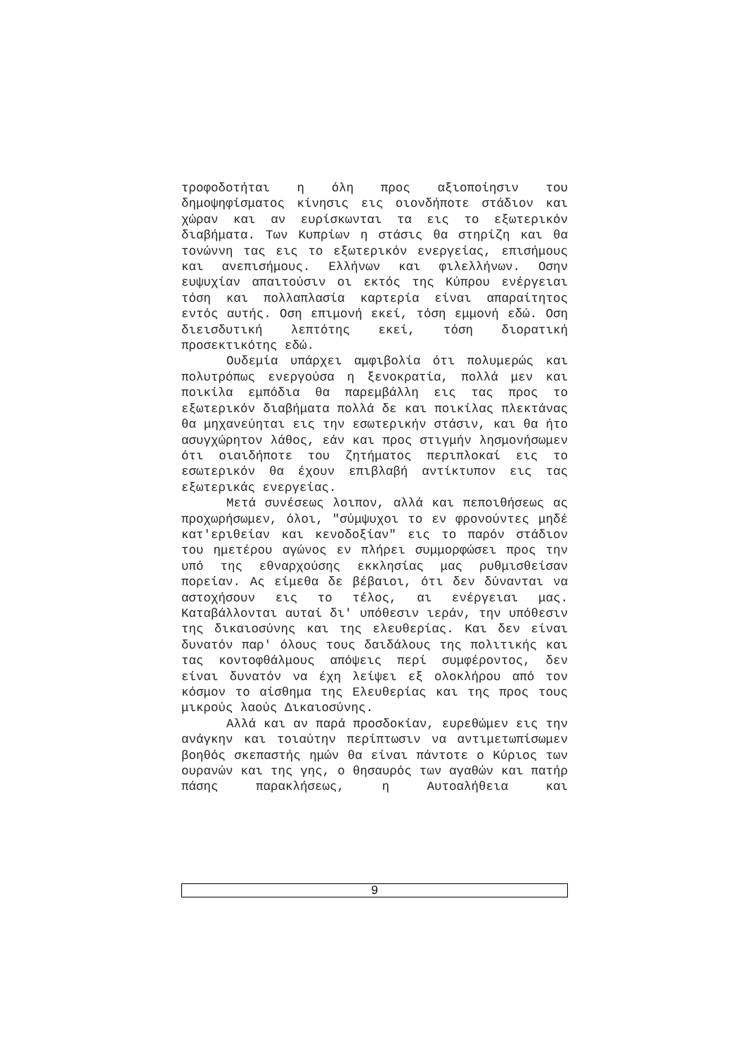τροφοδοτήται η όλη προς αξιοποίησιν του δημοψηφίσματος κίνησις εις οιονδήποτε στάδιον και χώραν και αν ευρίσκωνται τα εις το εξωτερικόν διαβήματα. Των Κυπρίων η στάσις θα στηρίζη και θα τονώννη τας εις το εξωτερικόν ενεργείας, επισήμους και ανεπισήμους. Ελλήνων και φιλελλήνων. Οσην ευψυχίαν απαιτούσιν οι εκτός της Κύπρου ενέργειαι τόση και πολλαπλασία καρτερία είναι απαραίτητος εντός αυτής. Οση επιμονή εκεί, τόση εμμονή εδώ. Οση διεισδυτική λεπτότης εκεί, τόση διορατική προσεκτικότης εδώ.
Ουδεμία υπάρχει αμφιβολία ότι πολυμερώς και πολυτρόπως ενεργούσα η ξενοκρατία, πολλά μεν και ποικίλα εμπόδια θα παρεμβάλλη εις τας προς το εξωτερικόν διαβήματα πολλά δε και ποικίλας πλεκτάνας θα μηχανεύηται εις την εσωτερικήν στάσιν, και θα ήτο ασυγχώρητον λάθος, εάν και προς στιγμήν λησμονήσωμεν ότι οιαιδήποτε του ζητήματος περιπλοκαί εις το εσωτερικόν θα έχουν επιβλαβή αντίκτυπον εις τας εξωτερικάς ενεργείας.
Μετά συνέσεως λοιπον, αλλά και πεποιθήσεως ας προχωρήσωμεν, όλοι, "σύμψυχοι το εν φρονούντες μηδέ κατ'εριθείαν και κενοδοξίαν" εις το παρόν στάδιον του ημετέρου αγώνος εν πλήρει συμμορφώσει προς την υπό της εθναρχούσης εκκλησίας μας ρυθμισθείσαν πορείαν. Ας είμεθα δε βέβαιοι, ότι δεν δύνανται να αστοχήσουν εις το τέλος, αι ενέργειαι μας. Καταβάλλονται αυταί δι' υπόθεσιν ιεράν, την υπόθεσιν της δικαιοσύνης και της ελευθερίας. Και δεν είναι δυνατόν παρ' όλους τους δαιδάλους της πολιτικής και τας κοντοφθάλμους απόψεις περί συμφέροντος, δεν είναι δυνατόν να έχη λείψει εξ ολοκλήρου από τον κόσμον το αίσθημα της Ελευθερίας και της προς τους μικρούς λαούς Δικαιοσύνης.
Αλλά και αν παρά προσδοκίαν, ευρεθώμεν εις την ανάγκην και τοιαύτην περίπτωσιν να αντιμετωπίσωμεν βοηθός σκεπαστής ημών θα είναι πάντοτε ο Κύριος των ουρανών και της γης, ο θησαυρός των αγαθών και πατήρ πάσης παρακλήσεως, η Αυτοαλήθεια και
9